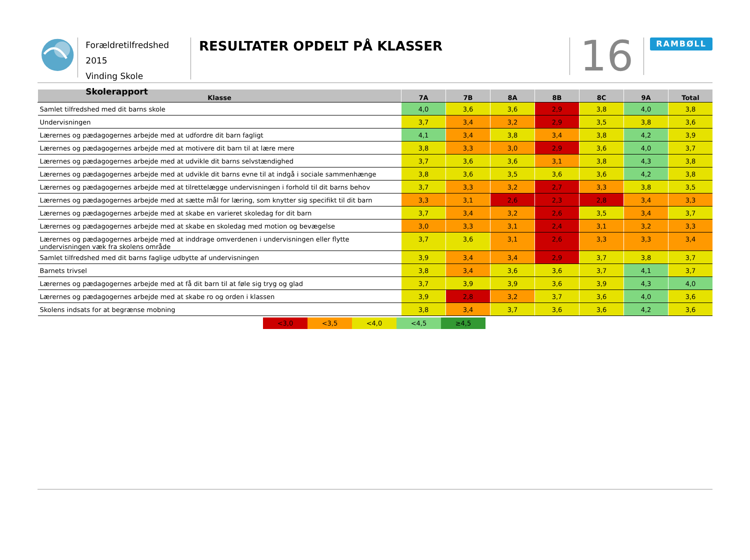Forældretilfredshed 2015
Vinding Skole
Skolerapport
RESULTATER OPDELT PÅ KLASSER
16
RAMBØLL
| Klasse | 7A | 7B | 8A | 8B | 8C | 9A | Total |
| --- | --- | --- | --- | --- | --- | --- | --- |
| Samlet tilfredshed med dit barns skole | 4,0 | 3,6 | 3,6 | 2,9 | 3,8 | 4,0 | 3,8 |
| Undervisningen | 3,7 | 3,4 | 3,2 | 2,9 | 3,5 | 3,8 | 3,6 |
| Lærernes og pædagogernes arbejde med at udfordre dit barn fagligt | 4,1 | 3,4 | 3,8 | 3,4 | 3,8 | 4,2 | 3,9 |
| Lærernes og pædagogernes arbejde med at motivere dit barn til at lære mere | 3,8 | 3,3 | 3,0 | 2,9 | 3,6 | 4,0 | 3,7 |
| Lærernes og pædagogernes arbejde med at udvikle dit barns selvstændighed | 3,7 | 3,6 | 3,6 | 3,1 | 3,8 | 4,3 | 3,8 |
| Lærernes og pædagogernes arbejde med at udvikle dit barns evne til at indgå i sociale sammenhænge | 3,8 | 3,6 | 3,5 | 3,6 | 3,6 | 4,2 | 3,8 |
| Lærernes og pædagogernes arbejde med at tilrettelægge undervisningen i forhold til dit barns behov | 3,7 | 3,3 | 3,2 | 2,7 | 3,3 | 3,8 | 3,5 |
| Lærernes og pædagogernes arbejde med at sætte mål for læring, som knytter sig specifikt til dit barn | 3,3 | 3,1 | 2,6 | 2,3 | 2,8 | 3,4 | 3,3 |
| Lærernes og pædagogernes arbejde med at skabe en varieret skoledag for dit barn | 3,7 | 3,4 | 3,2 | 2,6 | 3,5 | 3,4 | 3,7 |
| Lærernes og pædagogernes arbejde med at skabe en skoledag med motion og bevægelse | 3,0 | 3,3 | 3,1 | 2,4 | 3,1 | 3,2 | 3,3 |
| Lærernes og pædagogernes arbejde med at inddrage omverdenen i undervisningen eller flytte undervisningen væk fra skolens område | 3,7 | 3,6 | 3,1 | 2,6 | 3,3 | 3,3 | 3,4 |
| Samlet tilfredshed med dit barns faglige udbytte af undervisningen | 3,9 | 3,4 | 3,4 | 2,9 | 3,7 | 3,8 | 3,7 |
| Barnets trivsel | 3,8 | 3,4 | 3,6 | 3,6 | 3,7 | 4,1 | 3,7 |
| Lærernes og pædagogernes arbejde med at få dit barn til at føle sig tryg og glad | 3,7 | 3,9 | 3,9 | 3,6 | 3,9 | 4,3 | 4,0 |
| Lærernes og pædagogernes arbejde med at skabe ro og orden i klassen | 3,9 | 2,8 | 3,2 | 3,7 | 3,6 | 4,0 | 3,6 |
| Skolens indsats for at begrænse mobning | 3,8 | 3,4 | 3,7 | 3,6 | 3,6 | 4,2 | 3,6 |
<3,0 <3,5 <4,0 <4,5 ≥4,5